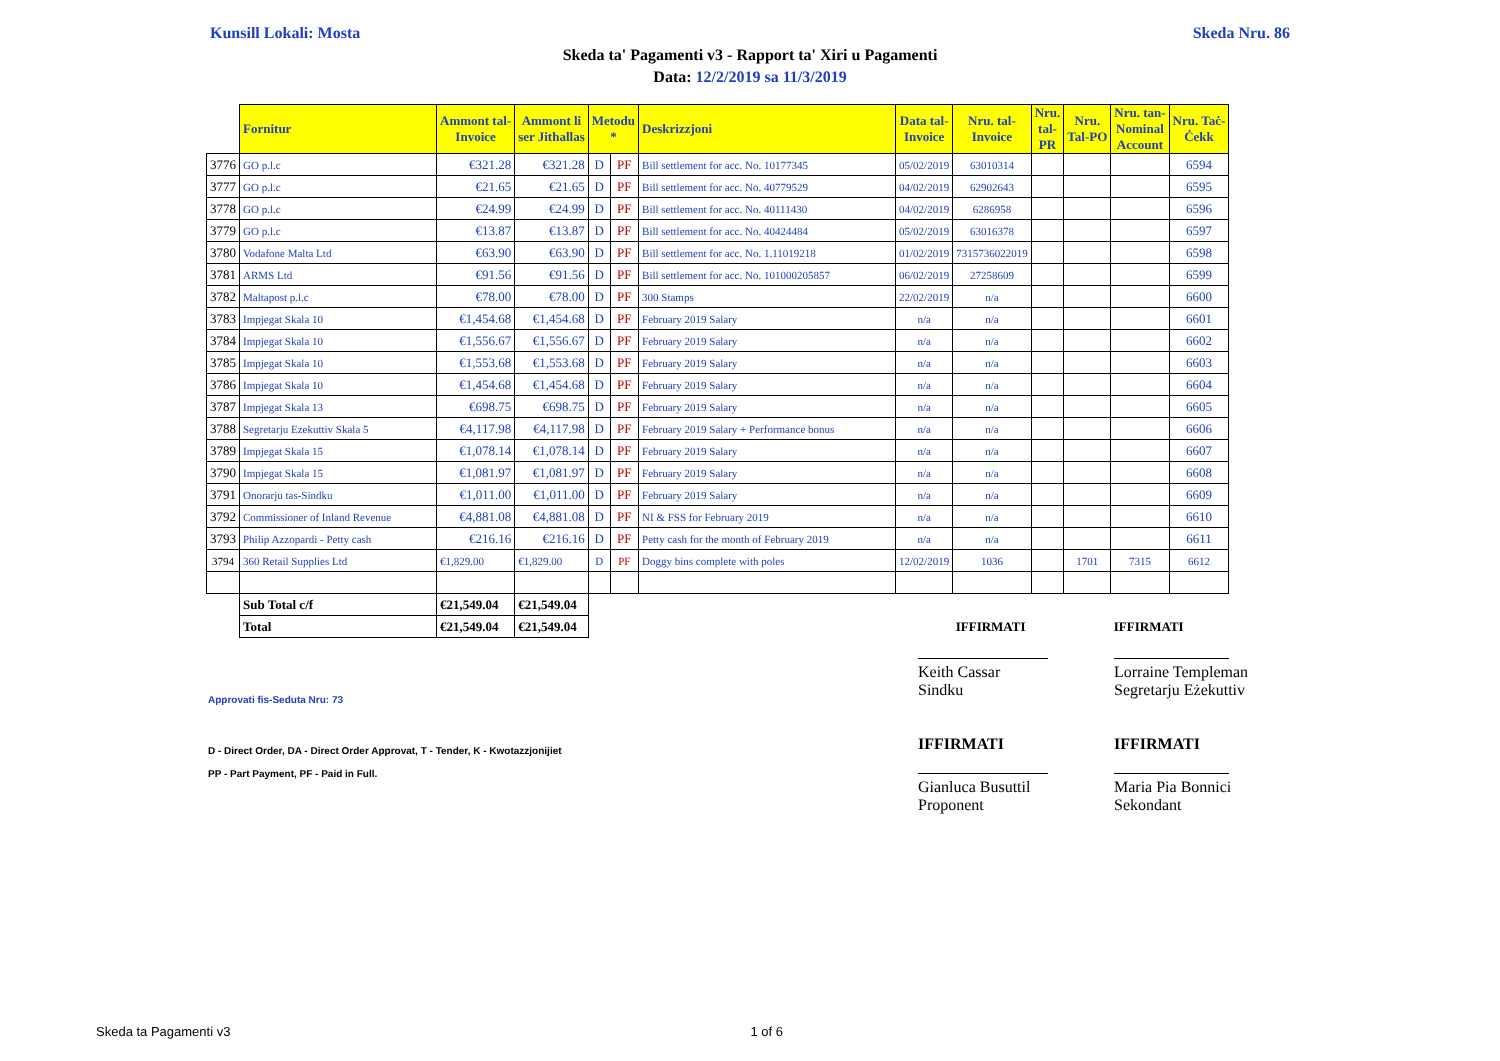Kunsill Lokali: Mosta Skeda Nru. 86
Skeda ta' Pagamenti v3 - Rapport ta' Xiri u Pagamenti
Data: 12/2/2019 sa 11/3/2019
| | Fornitur | Ammont tal- Invoice | Ammont li ser Jithallas | Metodu * | | Deskrizzjoni | Data tal- Invoice | Nru. tal- Invoice | Nru. tal- PR | Nru. Tal-PO | Nru. tan- Nominal Account | Nru. Taċ- Ċekk |
| --- | --- | --- | --- | --- | --- | --- | --- | --- | --- | --- | --- | --- |
| 3776 | GO p.l.c | €321.28 | €321.28 | D | PF | Bill settlement for acc. No. 10177345 | 05/02/2019 | 63010314 | | | | 6594 |
| 3777 | GO p.l.c | €21.65 | €21.65 | D | PF | Bill settlement for acc. No. 40779529 | 04/02/2019 | 62902643 | | | | 6595 |
| 3778 | GO p.l.c | €24.99 | €24.99 | D | PF | Bill settlement for acc. No. 40111430 | 04/02/2019 | 6286958 | | | | 6596 |
| 3779 | GO p.l.c | €13.87 | €13.87 | D | PF | Bill settlement for acc. No. 40424484 | 05/02/2019 | 63016378 | | | | 6597 |
| 3780 | Vodafone Malta Ltd | €63.90 | €63.90 | D | PF | Bill settlement for acc. No. 1.11019218 | 01/02/2019 | 7315736022019 | | | | 6598 |
| 3781 | ARMS Ltd | €91.56 | €91.56 | D | PF | Bill settlement for acc. No. 101000205857 | 06/02/2019 | 27258609 | | | | 6599 |
| 3782 | Maltapost p.l.c | €78.00 | €78.00 | D | PF | 300 Stamps | 22/02/2019 | n/a | | | | 6600 |
| 3783 | Impjegat Skala 10 | €1,454.68 | €1,454.68 | D | PF | February 2019 Salary | n/a | n/a | | | | 6601 |
| 3784 | Impjegat Skala 10 | €1,556.67 | €1,556.67 | D | PF | February 2019 Salary | n/a | n/a | | | | 6602 |
| 3785 | Impjegat Skala 10 | €1,553.68 | €1,553.68 | D | PF | February 2019 Salary | n/a | n/a | | | | 6603 |
| 3786 | Impjegat Skala 10 | €1,454.68 | €1,454.68 | D | PF | February 2019 Salary | n/a | n/a | | | | 6604 |
| 3787 | Impjegat Skala 13 | €698.75 | €698.75 | D | PF | February 2019 Salary | n/a | n/a | | | | 6605 |
| 3788 | Segretarju Ezekuttiv Skala 5 | €4,117.98 | €4,117.98 | D | PF | February 2019 Salary + Performance bonus | n/a | n/a | | | | 6606 |
| 3789 | Impjegat Skala 15 | €1,078.14 | €1,078.14 | D | PF | February 2019 Salary | n/a | n/a | | | | 6607 |
| 3790 | Impjegat Skala 15 | €1,081.97 | €1,081.97 | D | PF | February 2019 Salary | n/a | n/a | | | | 6608 |
| 3791 | Onorarju tas-Sindku | €1,011.00 | €1,011.00 | D | PF | February 2019 Salary | n/a | n/a | | | | 6609 |
| 3792 | Commissioner of Inland Revenue | €4,881.08 | €4,881.08 | D | PF | NI & FSS for February 2019 | n/a | n/a | | | | 6610 |
| 3793 | Philip Azzopardi - Petty cash | €216.16 | €216.16 | D | PF | Petty cash for the month of February 2019 | n/a | n/a | | | | 6611 |
| 3794 | 360 Retail Supplies Ltd | €1,829.00 | €1,829.00 | D | PF | Doggy bins complete with poles | 12/02/2019 | 1036 | | 1701 | 7315 | 6612 |
| | Sub Total c/f | €21,549.04 | €21,549.04 | | | | | | | | | |
| | Total | €21,549.04 | €21,549.04 | | | | | IFFIRMATI | | | IFFIRMATI | |
Approvati fis-Seduta Nru: 73
D - Direct Order, DA - Direct Order Approvat, T - Tender, K - Kwotazzjonijiet
PP - Part Payment, PF - Paid in Full.
Keith Cassar
Sindku
IFFIRMATI
Gianluca Busuttil
Proponent
Lorraine Templeman
Segretarju Eżekuttiv
IFFIRMATI
Maria Pia Bonnici
Sekondant
Skeda ta Pagamenti v3 1 of 6